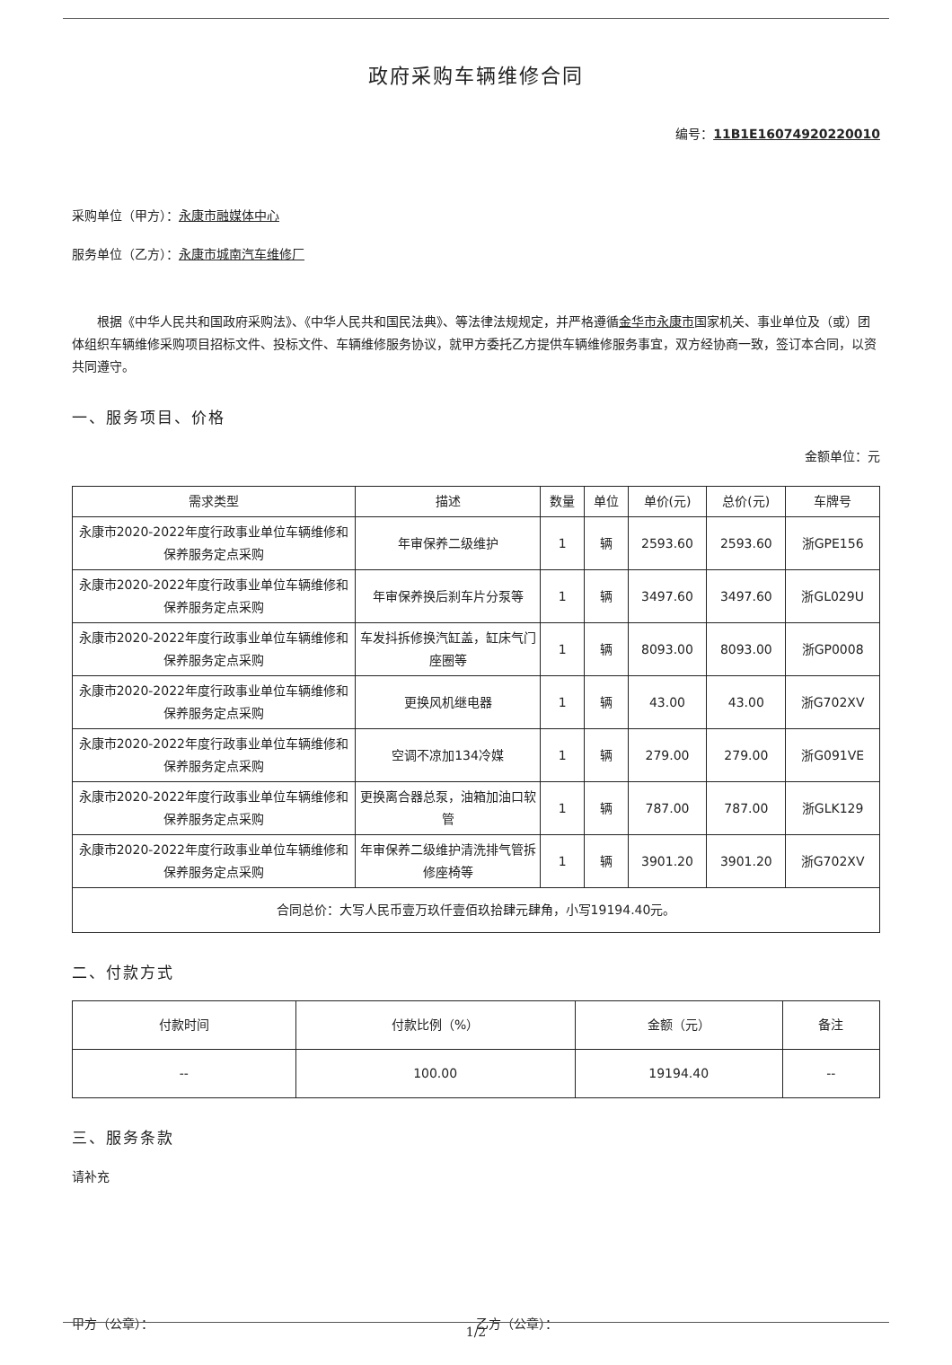政府采购车辆维修合同
编号：11B1E16074920220010
采购单位（甲方）：永康市融媒体中心
服务单位（乙方）：永康市城南汽车维修厂
根据《中华人民共和国政府采购法》、《中华人民共和国民法典》、等法律法规规定，并严格遵循金华市永康市国家机关、事业单位及（或）团体组织车辆维修采购项目招标文件、投标文件、车辆维修服务协议，就甲方委托乙方提供车辆维修服务事宜，双方经协商一致，签订本合同，以资共同遵守。
一、服务项目、价格
金额单位：元
| 需求类型 | 描述 | 数量 | 单位 | 单价(元) | 总价(元) | 车牌号 |
| --- | --- | --- | --- | --- | --- | --- |
| 永康市2020-2022年度行政事业单位车辆维修和保养服务定点采购 | 年审保养二级维护 | 1 | 辆 | 2593.60 | 2593.60 | 浙GPE156 |
| 永康市2020-2022年度行政事业单位车辆维修和保养服务定点采购 | 年审保养换后刹车片分泵等 | 1 | 辆 | 3497.60 | 3497.60 | 浙GL029U |
| 永康市2020-2022年度行政事业单位车辆维修和保养服务定点采购 | 车发抖拆修换汽缸盖，缸床气门座圈等 | 1 | 辆 | 8093.00 | 8093.00 | 浙GP0008 |
| 永康市2020-2022年度行政事业单位车辆维修和保养服务定点采购 | 更换风机继电器 | 1 | 辆 | 43.00 | 43.00 | 浙G702XV |
| 永康市2020-2022年度行政事业单位车辆维修和保养服务定点采购 | 空调不凉加134冷媒 | 1 | 辆 | 279.00 | 279.00 | 浙G091VE |
| 永康市2020-2022年度行政事业单位车辆维修和保养服务定点采购 | 更换离合器总泵，油箱加油口软管 | 1 | 辆 | 787.00 | 787.00 | 浙GLK129 |
| 永康市2020-2022年度行政事业单位车辆维修和保养服务定点采购 | 年审保养二级维护清洗排气管拆修座椅等 | 1 | 辆 | 3901.20 | 3901.20 | 浙G702XV |
| 合同总价：大写人民币壹万玖仟壹佰玖拾肆元肆角，小写19194.40元。 | | | | | | |
二、付款方式
| 付款时间 | 付款比例（%） | 金额（元） | 备注 |
| --- | --- | --- | --- |
| -- | 100.00 | 19194.40 | -- |
三、服务条款
请补充
甲方（公章）： 乙方（公章）：
1/2